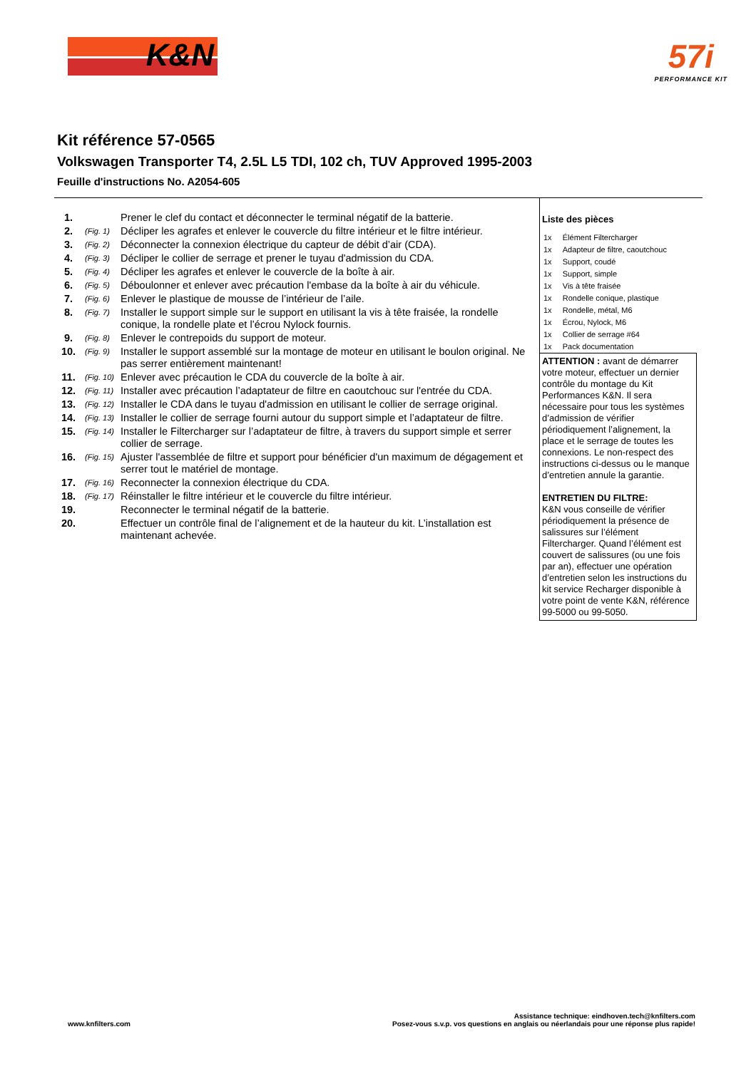K&N
57i
PERFORMANCE KIT
Kit référence 57-0565
Volkswagen Transporter T4, 2.5L L5 TDI, 102 ch, TUV Approved 1995-2003
Feuille d'instructions No. A2054-605
| 1. | | Prener le clef du contact et déconnecter le terminal négatif de la batterie. |
| 2. | (Fig. 1) | Décliper les agrafes et enlever le couvercle du filtre intérieur et le filtre intérieur. |
| 3. | (Fig. 2) | Déconnecter la connexion électrique du capteur de débit d’air (CDA). |
| 4. | (Fig. 3) | Décliper le collier de serrage et prener le tuyau d'admission du CDA. |
| 5. | (Fig. 4) | Décliper les agrafes et enlever le couvercle de la boîte à air. |
| 6. | (Fig. 5) | Déboulonner et enlever avec précaution l'embase da la boîte à air du véhicule. |
| 7. | (Fig. 6) | Enlever le plastique de mousse de l’intérieur de l’aile. |
| 8. | (Fig. 7) | Installer le support simple sur le support en utilisant la vis à tête fraisée, la rondelle conique, la rondelle plate et l’écrou Nylock fournis. |
| 9. | (Fig. 8) | Enlever le contrepoids du support de moteur. |
| 10. | (Fig. 9) | Installer le support assemblé sur la montage de moteur en utilisant le boulon original. Ne pas serrer entièrement maintenant! |
| 11. | (Fig. 10) | Enlever avec précaution le CDA du couvercle de la boîte à air. |
| 12. | (Fig. 11) | Installer avec précaution l’adaptateur de filtre en caoutchouc sur l'entrée du CDA. |
| 13. | (Fig. 12) | Installer le CDA dans le tuyau d'admission en utilisant le collier de serrage original. |
| 14. | (Fig. 13) | Installer le collier de serrage fourni autour du support simple et l’adaptateur de filtre. |
| 15. | (Fig. 14) | Installer le Filtercharger sur l’adaptateur de filtre, à travers du support simple et serrer collier de serrage. |
| 16. | (Fig. 15) | Ajuster l'assemblée de filtre et support pour bénéficier d'un maximum de dégagement et serrer tout le matériel de montage. |
| 17. | (Fig. 16) | Reconnecter la connexion électrique du CDA. |
| 18. | (Fig. 17) | Réinstaller le filtre intérieur et le couvercle du filtre intérieur. |
| 19. | | Reconnecter le terminal négatif de la batterie. |
| 20. | | Effectuer un contrôle final de l’alignement et de la hauteur du kit. L’installation est maintenant achevée. |
Liste des pièces
| 1x | Élément Filtercharger |
| 1x | Adapteur de filtre, caoutchouc |
| 1x | Support, coudé |
| 1x | Support, simple |
| 1x | Vis à tête fraisée |
| 1x | Rondelle conique, plastique |
| 1x | Rondelle, métal, M6 |
| 1x | Écrou, Nylock, M6 |
| 1x | Collier de serrage #64 |
| 1x | Pack documentation |
ATTENTION : avant de démarrer votre moteur, effectuer un dernier contrôle du montage du Kit Performances K&N. Il sera nécessaire pour tous les systèmes d’admission de vérifier périodiquement l’alignement, la place et le serrage de toutes les connexions. Le non-respect des instructions ci-dessus ou le manque d’entretien annule la garantie.
ENTRETIEN DU FILTRE:
K&N vous conseille de vérifier périodiquement la présence de salissures sur l’élément Filtercharger. Quand l’élément est couvert de salissures (ou une fois par an), effectuer une opération d’entretien selon les instructions du kit service Recharger disponible à votre point de vente K&N, référence 99-5000 ou 99-5050.
www.knfilters.com
Assistance technique: eindhoven.tech@knfilters.com
Posez-vous s.v.p. vos questions en anglais ou néerlandais pour une réponse plus rapide!